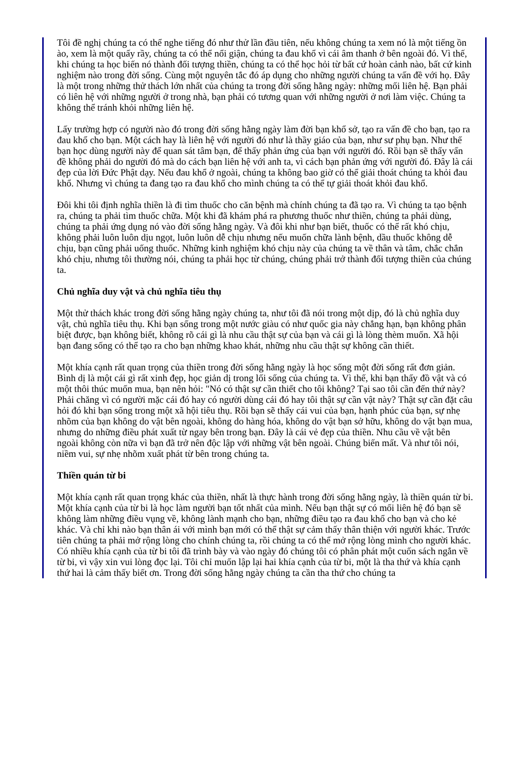Tôi đề nghị chúng ta có thể nghe tiếng đó như thử lần đầu tiên, nếu không chúng ta xem nó là một tiếng ồn ào, xem là một quấy rầy, chúng ta có thể nổi giận, chúng ta đau khổ vì cái âm thanh ở bên ngoài đó. Vì thế, khi chúng ta học biến nó thành đối tượng thiền, chúng ta có thể học hỏi từ bất cứ hoàn cảnh nào, bất cứ kinh nghiệm nào trong đời sống. Cùng một nguyên tắc đó áp dụng cho những người chúng ta vấn đề với họ. Đây là một trong những thử thách lớn nhất của chúng ta trong đời sống hằng ngày: những mối liên hệ. Bạn phải có liên hệ với những người ở trong nhà, bạn phải có tương quan với những người ở nơi làm việc. Chúng ta không thể tránh khỏi những liên hệ.
Lấy trường hợp có người nào đó trong đời sống hằng ngày làm đời bạn khổ sở, tạo ra vấn đề cho bạn, tạo ra đau khổ cho bạn. Một cách hay là liên hệ với người đó như là thầy giáo của bạn, như sư phụ bạn. Như thế bạn học dùng người này để quan sát tâm bạn, để thấy phản ứng của bạn với người đó. Rồi bạn sẽ thấy vấn đề không phải do người đó mà do cách bạn liên hệ với anh ta, vì cách bạn phản ứng với người đó. Đây là cái đẹp của lời Đức Phật dạy. Nếu đau khổ ở ngoài, chúng ta không bao giờ có thể giải thoát chúng ta khỏi đau khổ. Nhưng vì chúng ta đang tạo ra đau khổ cho mình chúng ta có thể tự giải thoát khỏi đau khổ.
Đôi khi tôi định nghĩa thiền là đi tìm thuốc cho căn bệnh mà chính chúng ta đã tạo ra. Vì chúng ta tạo bệnh ra, chúng ta phải tìm thuốc chữa. Một khi đã khám phá ra phương thuốc như thiền, chúng ta phải dùng, chúng ta phải ứng dụng nó vào đời sống hằng ngày. Và đôi khi như bạn biết, thuốc có thể rất khó chịu, không phải luôn luôn dịu ngọt, luôn luôn dễ chịu nhưng nếu muốn chữa lành bệnh, dầu thuốc không dễ chịu, bạn cũng phải uống thuốc. Những kinh nghiệm khó chịu này của chúng ta về thân và tâm, chắc chắn khó chịu, nhưng tôi thường nói, chúng ta phải học từ chúng, chúng phải trở thành đối tượng thiền của chúng ta.
Chủ nghĩa duy vật và chủ nghĩa tiêu thụ
Một thử thách khác trong đời sống hằng ngày chúng ta, như tôi đã nói trong một dịp, đó là chủ nghĩa duy vật, chủ nghĩa tiêu thụ. Khi bạn sống trong một nước giàu có như quốc gia này chẳng hạn, bạn không phân biệt được, bạn không biết, không rõ cái gì là nhu cầu thật sự của bạn và cái gì là lòng thèm muốn. Xã hội bạn đang sống có thể tạo ra cho bạn những khao khát, những nhu cầu thật sự không cần thiết.
Một khía cạnh rất quan trọng của thiền trong đời sống hằng ngày là học sống một đời sống rất đơn giản. Bình dị là một cái gì rất xinh đẹp, học giản dị trong lối sống của chúng ta. Vì thế, khi bạn thấy đồ vật và có một thôi thúc muốn mua, bạn nên hỏi: "Nó có thật sự cần thiết cho tôi không? Tại sao tôi cần đến thứ này? Phải chăng vì có người mặc cái đó hay có người dùng cái đó hay tôi thật sự cần vật này? Thật sự cần đặt câu hỏi đó khi bạn sống trong một xã hội tiêu thụ. Rồi bạn sẽ thấy cái vui của bạn, hạnh phúc của bạn, sự nhẹ nhõm của bạn không do vật bên ngoài, không do hàng hóa, không do vật bạn sở hữu, không do vật bạn mua, nhưng do những điều phát xuất từ ngay bên trong bạn. Đây là cái vẻ đẹp của thiền. Nhu cầu về vật bên ngoài không còn nữa vì bạn đã trở nên độc lập với những vật bên ngoài. Chúng biến mất. Và như tôi nói, niềm vui, sự nhẹ nhõm xuất phát từ bên trong chúng ta.
Thiền quán từ bi
Một khía cạnh rất quan trọng khác của thiền, nhất là thực hành trong đời sống hằng ngày, là thiền quán từ bi. Một khía cạnh của từ bi là học làm người bạn tốt nhất của mình. Nếu bạn thật sự có mối liên hệ đó bạn sẽ không làm những điều vụng về, không lành mạnh cho bạn, những điều tạo ra đau khổ cho bạn và cho kẻ khác. Và chỉ khi nào bạn thân ái với mình bạn mới có thể thật sự cảm thấy thân thiện với người khác. Trước tiên chúng ta phải mở rộng lòng cho chính chúng ta, rồi chúng ta có thể mở rộng lòng mình cho người khác. Có nhiều khía cạnh của từ bi tôi đã trình bày và vào ngày đó chúng tôi có phân phát một cuốn sách ngắn về từ bi, vì vậy xin vui lòng đọc lại. Tôi chỉ muốn lập lại hai khía cạnh của từ bi, một là tha thứ và khía cạnh thứ hai là cảm thấy biết ơn. Trong đời sống hằng ngày chúng ta cần tha thứ cho chúng ta